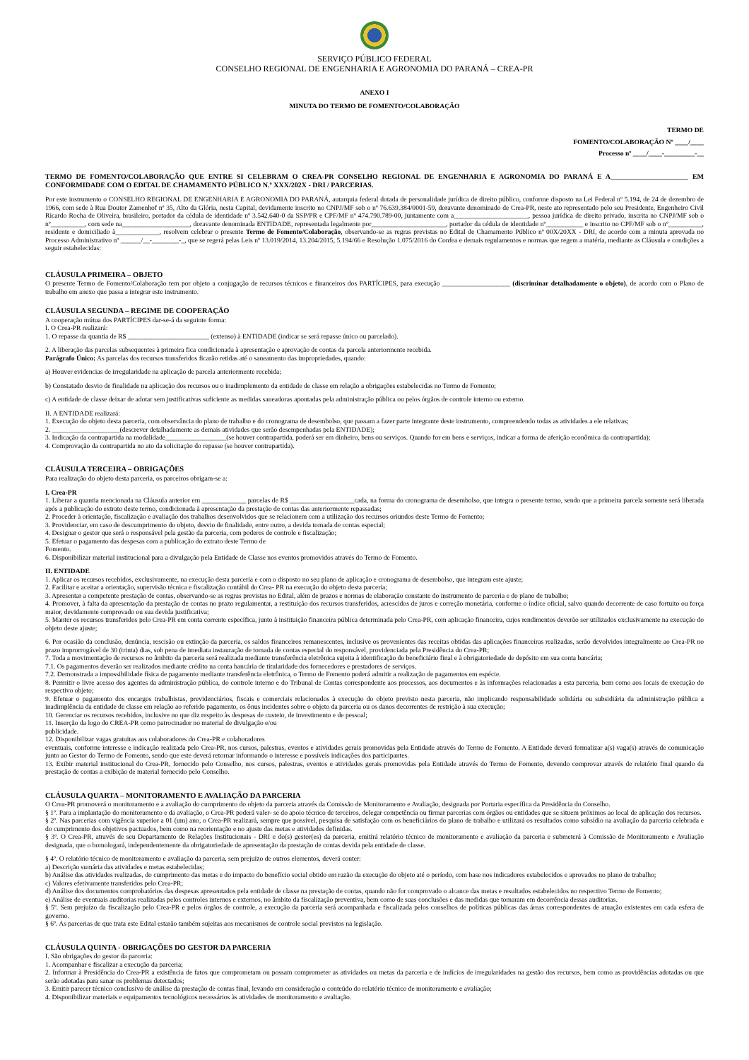SERVIÇO PÚBLICO FEDERAL
CONSELHO REGIONAL DE ENGENHARIA E AGRONOMIA DO PARANÁ – CREA-PR
ANEXO I
MINUTA DO TERMO DE FOMENTO/COLABORAÇÃO
TERMO DE
FOMENTO/COLABORAÇÃO Nº ____/____
Processo nº ____/____-_________-__
TERMO DE FOMENTO/COLABORAÇÃO QUE ENTRE SI CELEBRAM O CREA-PR CONSELHO REGIONAL DE ENGENHARIA E AGRONOMIA DO PARANÁ E A______________________ EM CONFORMIDADE COM O EDITAL DE CHAMAMENTO PÚBLICO N.º XXX/202X - DRI / PARCERIAS.
Por este instrumento o CONSELHO REGIONAL DE ENGENHARIA E AGRONOMIA DO PARANÁ, autarquia federal dotada de personalidade jurídica de direito público, conforme disposto na Lei Federal nº 5.194, de 24 de dezembro de 1966, com sede à Rua Doutor Zamenhof nº 35, Alto da Glória, nesta Capital, devidamente inscrito no CNPJ/MF sob o nº 76.639.384/0001-59, doravante denominado de Crea-PR, neste ato representado pelo seu Presidente, Engenheiro Civil Ricardo Rocha de Oliveira, brasileiro, portador da cédula de identidade nº 3.542.640-0 da SSP/PR e CPF/MF nº 474.790.789-00, juntamente com a______________________, pessoa jurídica de direito privado, inscrita no CNPJ/MF sob o nº__________, com sede na____________________, doravante denominada ENTIDADE, representada legalmente por______________________, portador da cédula de identidade nº___________ e inscrito no CPF/MF sob o nº__________, residente e domiciliado à_____________, resolvem celebrar o presente Termo de Fomento/Colaboração, observando-se as regras previstas no Edital de Chamamento Público nº 00X/20XX - DRI, de acordo com a minuta aprovada no Processo Administrativo nº ______/__-________-_, que se regerá pelas Leis nº 13.019/2014, 13.204/2015, 5.194/66 e Resolução 1.075/2016 do Confea e demais regulamentos e normas que regem a matéria, mediante as Cláusula e condições a seguir estabelecidas:
CLÁUSULA PRIMEIRA – OBJETO
O presente Termo de Fomento/Colaboração tem por objeto a conjugação de recursos técnicos e financeiros dos PARTÍCIPES, para execução ____________________ (discriminar detalhadamente o objeto), de acordo com o Plano de trabalho em anexo que passa a integrar este instrumento.
CLÁUSULA SEGUNDA – REGIME DE COOPERAÇÃO
A cooperação mútua dos PARTÍCIPES dar-se-á da seguinte forma:
I. O Crea-PR realizará:
1. O repasse da quantia de R$ ________________________ (extenso) à ENTIDADE (indicar se será repasse único ou parcelado).
2. A liberação das parcelas subsequentes à primeira fica condicionada à apresentação e aprovação de contas da parcela anteriormente recebida.
Parágrafo Único: As parcelas dos recursos transferidos ficarão retidas até o saneamento das impropriedades, quando:
a) Houver evidencias de irregularidade na aplicação de parcela anteriormente recebida;
b) Constatado desvio de finalidade na aplicação dos recursos ou o inadimplemento da entidade de classe em relação a obrigações estabelecidas no Termo de Fomento;
c) A entidade de classe deixar de adotar sem justificativas suficiente as medidas saneadoras apontadas pela administração pública ou pelos órgãos de controle interno ou externo.
II. A ENTIDADE realizará:
1. Execução do objeto desta parceria, com observância do plano de trabalho e do cronograma de desembolso, que passam a fazer parte integrante deste instrumento, compreendendo todas as atividades a ele relativas;
2. ____________________(descrever detalhadamente as demais atividades que serão desempenhadas pela ENTIDADE);
3. Indicação da contrapartida na modalidade__________________(se houver contrapartida, poderá ser em dinheiro, bens ou serviços. Quando for em bens e serviços, indicar a forma de aferição econômica da contrapartida);
4. Comprovação da contrapartida no ato da solicitação do repasse (se houver contrapartida).
CLÁUSULA TERCEIRA – OBRIGAÇÕES
Para realização do objeto desta parceria, os parceiros obrigam-se a:
I. Crea-PR
1. Liberar a quantia mencionada na Cláusula anterior em _____________ parcelas de R$ ___________________cada, na forma do cronograma de desembolso, que integra o presente termo, sendo que a primeira parcela somente será liberada após a publicação do extrato deste termo, condicionada à apresentação da prestação de contas das anteriormente repassadas;
2. Proceder à orientação, fiscalização e avaliação dos trabalhos desenvolvidos que se relacionem com a utilização dos recursos oriundos deste Termo de Fomento;
3. Providenciar, em caso de descumprimento do objeto, desvio de finalidade, entre outro, a devida tomada de contas especial;
4. Designar o gestor que será o responsável pela gestão da parceria, com poderes de controle e fiscalização;
5. Efetuar o pagamento das despesas com a publicação do extrato deste Termo de
Fomento.
6. Disponibilizar material institucional para a divulgação pela Entidade de Classe nos eventos promovidos através do Termo de Fomento.
II. ENTIDADE
1. Aplicar os recursos recebidos, exclusivamente, na execução desta parceria e com o disposto no seu plano de aplicação e cronograma de desembolso, que integram este ajuste;
2. Facilitar e aceitar a orientação, supervisão técnica e fiscalização contábil do Crea- PR na execução do objeto desta parceria;
3. Apresentar a competente prestação de contas, observando-se as regras previstas no Edital, além de prazos e normas de elaboração constante do instrumento de parceria e do plano de trabalho;
4. Promover, à falta da apresentação da prestação de contas no prazo regulamentar, a restituição dos recursos transferidos, acrescidos de juros e correção monetária, conforme o índice oficial, salvo quando decorrente de caso fortuito ou força maior, devidamente comprovado ou sua devida justificativa;
5. Manter os recursos transferidos pelo Crea-PR em conta corrente específica, junto à instituição financeira pública determinada pelo Crea-PR, com aplicação financeira, cujos rendimentos deverão ser utilizados exclusivamente na execução do objeto deste ajuste;
6. Por ocasião da conclusão, denúncia, rescisão ou extinção da parceria, os saldos financeiros remanescentes, inclusive os provenientes das receitas obtidas das aplicações financeiras realizadas, serão devolvidos integralmente ao Crea-PR no prazo improrrogável de 30 (trinta) dias, sob pena de imediata instauração de tomada de contas especial do responsável, providenciada pela Presidência do Crea-PR;
7. Toda a movimentação de recursos no âmbito da parceria será realizada mediante transferência eletrônica sujeita à identificação do beneficiário final e à obrigatoriedade de depósito em sua conta bancária;
7.1. Os pagamentos deverão ser realizados mediante crédito na conta bancária de titularidade dos fornecedores e prestadores de serviços.
7.2. Demonstrada a impossibilidade física de pagamento mediante transferência eletrônica, o Termo de Fomento poderá admitir a realização de pagamentos em espécie.
8. Permitir o livre acesso dos agentes da administração pública, do controle interno e do Tribunal de Contas correspondente aos processos, aos documentos e às informações relacionadas a esta parceria, bem como aos locais de execução do respectivo objeto;
9. Efetuar o pagamento dos encargos trabalhistas, previdenciários, fiscais e comerciais relacionados à execução do objeto previsto nesta parceria, não implicando responsabilidade solidária ou subsidiária da administração pública a inadimplência da entidade de classe em relação ao referido pagamento, os ônus incidentes sobre o objeto da parceria ou os danos decorrentes de restrição à sua execução;
10. Gerenciar os recursos recebidos, inclusive no que diz respeito às despesas de custeio, de investimento e de pessoal;
11. Inserção da logo do CREA-PR como patrocinador no material de divulgação e/ou
publicidade.
12. Disponibilizar vagas gratuitas aos colaboradores do Crea-PR e colaboradores
eventuais, conforme interesse e indicação realizada pelo Crea-PR, nos cursos, palestras, eventos e atividades gerais promovidas pela Entidade através do Termo de Fomento. A Entidade deverá formalizar a(s) vaga(s) através de comunicação junto ao Gestor do Termo de Fomento, sendo que este deverá retornar informando o interesse e possíveis indicações dos participantes.
13. Exibir material institucional do Crea-PR, fornecido pelo Conselho, nos cursos, palestras, eventos e atividades gerais promovidas pela Entidade através do Termo de Fomento, devendo comprovar através de relatório final quando da prestação de contas a exibição de material fornecido pelo Conselho.
CLÁUSULA QUARTA – MONITORAMENTO E AVALIAÇÃO DA PARCERIA
O Crea-PR promoverá o monitoramento e a avaliação do cumprimento do objeto da parceria através da Comissão de Monitoramento e Avaliação, designada por Portaria específica da Presidência do Conselho.
§ 1º. Para a implantação do monitoramento e da avaliação, o Crea-PR poderá valer- se do apoio técnico de terceiros, delegar competência ou firmar parcerias com órgãos ou entidades que se situem próximos ao local de aplicação dos recursos.
§ 2º. Nas parcerias com vigência superior a 01 (um) ano, o Crea-PR realizará, sempre que possível, pesquisa de satisfação com os beneficiários do plano de trabalho e utilizará os resultados como subsídio na avaliação da parceria celebrada e do cumprimento dos objetivos pactuados, bem como na reorientação e no ajuste das metas e atividades definidas.
§ 3º. O Crea-PR, através de seu Departamento de Relações Institucionais - DRI e do(s) gestor(es) da parceria, emitirá relatório técnico de monitoramento e avaliação da parceria e submeterá à Comissão de Monitoramento e Avaliação designada, que o homologará, independentemente da obrigatoriedade de apresentação da prestação de contas devida pela entidade de classe.
§ 4º. O relatório técnico de monitoramento e avaliação da parceria, sem prejuízo de outros elementos, deverá conter:
a) Descrição sumária das atividades e metas estabelecidas;
b) Análise das atividades realizadas, do cumprimento das metas e do impacto do benefício social obtido em razão da execução do objeto até o período, com base nos indicadores estabelecidos e aprovados no plano de trabalho;
c) Valores efetivamente transferidos pelo Crea-PR;
d) Análise dos documentos comprobatórios das despesas apresentados pela entidade de classe na prestação de contas, quando não for comprovado o alcance das metas e resultados estabelecidos no respectivo Termo de Fomento;
e) Análise de eventuais auditorias realizadas pelos controles internos e externos, no âmbito da fiscalização preventiva, bem como de suas conclusões e das medidas que tomaram em decorrência dessas auditorias.
§ 5º. Sem prejuízo da fiscalização pelo Crea-PR e pelos órgãos de controle, a execução da parceria será acompanhada e fiscalizada pelos conselhos de políticas públicas das áreas correspondentes de atuação existentes em cada esfera de governo.
§ 6º. As parcerias de que trata este Edital estarão também sujeitas aos mecanismos de controle social previstos na legislação.
CLÁUSULA QUINTA - OBRIGAÇÕES DO GESTOR DA PARCERIA
I. São obrigações do gestor da parceria:
1. Acompanhar e fiscalizar a execução da parceria;
2. Informar à Presidência do Crea-PR a existência de fatos que comprometam ou possam comprometer as atividades ou metas da parceria e de indícios de irregularidades na gestão dos recursos, bem como as providências adotadas ou que serão adotadas para sanar os problemas detectados;
3. Emitir parecer técnico conclusivo de análise da prestação de contas final, levando em consideração o conteúdo do relatório técnico de monitoramento e avaliação;
4. Disponibilizar materiais e equipamentos tecnológicos necessários às atividades de monitoramento e avaliação.